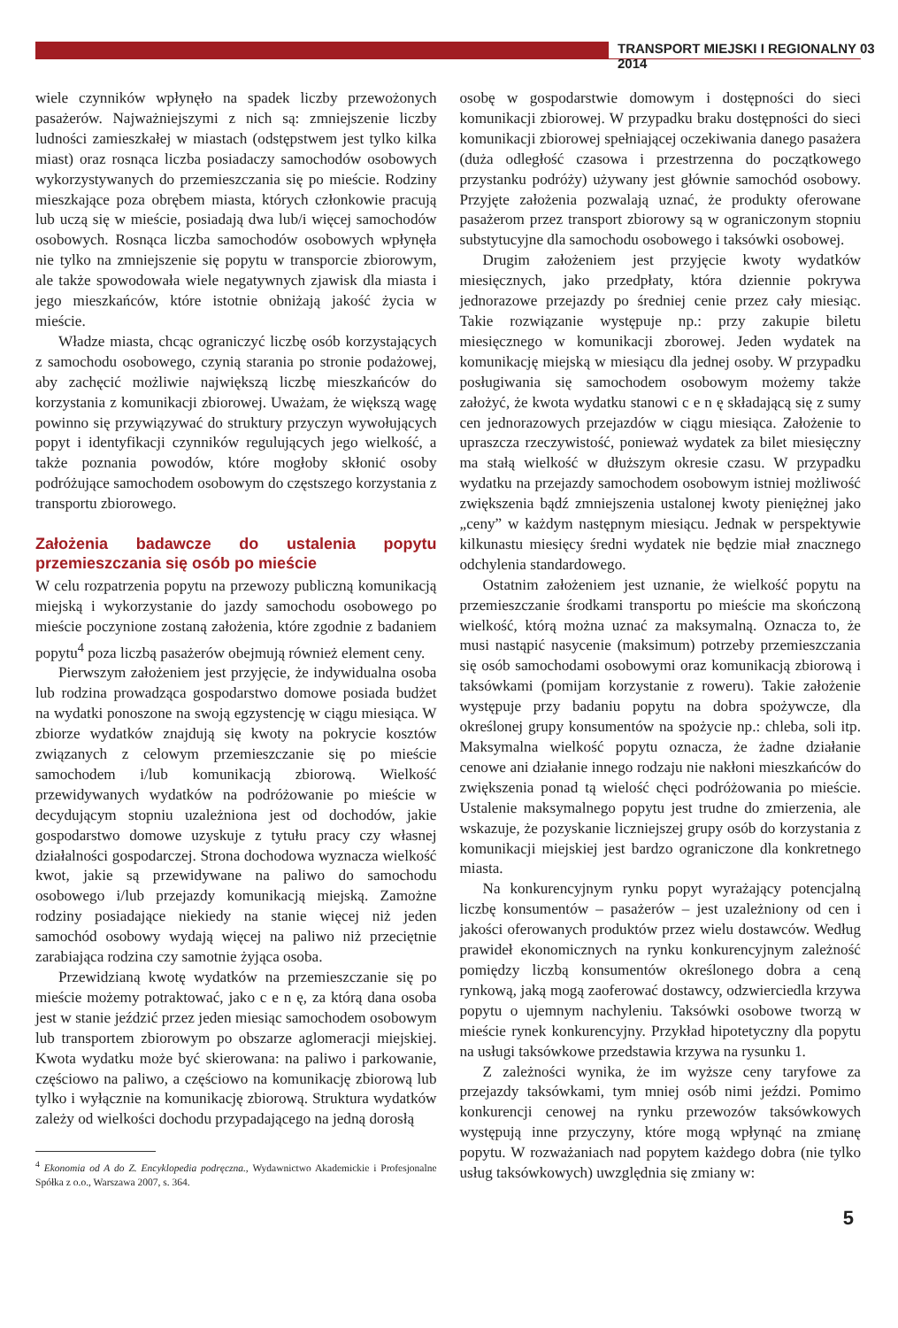TRANSPORT MIEJSKI I REGIONALNY 03 2014
wiele czynników wpłynęło na spadek liczby przewożonych pasażerów. Najważniejszymi z nich są: zmniejszenie liczby ludności zamieszkałej w miastach (odstępstwem jest tylko kilka miast) oraz rosnąca liczba posiadaczy samochodów osobowych wykorzystywanych do przemieszczania się po mieście. Rodziny mieszkające poza obrębem miasta, których członkowie pracują lub uczą się w mieście, posiadają dwa lub/i więcej samochodów osobowych. Rosnąca liczba samochodów osobowych wpłynęła nie tylko na zmniejszenie się popytu w transporcie zbiorowym, ale także spowodowała wiele negatywnych zjawisk dla miasta i jego mieszkańców, które istotnie obniżają jakość życia w mieście.
Władze miasta, chcąc ograniczyć liczbę osób korzystających z samochodu osobowego, czynią starania po stronie podażowej, aby zachęcić możliwie największą liczbę mieszkańców do korzystania z komunikacji zbiorowej. Uważam, że większą wagę powinno się przywiązywać do struktury przyczyn wywołujących popyt i identyfikacji czynników regulujących jego wielkość, a także poznania powodów, które mogłoby skłonić osoby podróżujące samochodem osobowym do częstszego korzystania z transportu zbiorowego.
Założenia badawcze do ustalenia popytu przemieszczania się osób po mieście
W celu rozpatrzenia popytu na przewozy publiczną komunikacją miejską i wykorzystanie do jazdy samochodu osobowego po mieście poczynione zostaną założenia, które zgodnie z badaniem popytu<sup>4</sup> poza liczbą pasażerów obejmują również element ceny.
Pierwszym założeniem jest przyjęcie, że indywidualna osoba lub rodzina prowadząca gospodarstwo domowe posiada budżet na wydatki ponoszone na swoją egzystencję w ciągu miesiąca. W zbiorze wydatków znajdują się kwoty na pokrycie kosztów związanych z celowym przemieszczanie się po mieście samochodem i/lub komunikacją zbiorową. Wielkość przewidywanych wydatków na podróżowanie po mieście w decydującym stopniu uzależniona jest od dochodów, jakie gospodarstwo domowe uzyskuje z tytułu pracy czy własnej działalności gospodarczej. Strona dochodowa wyznacza wielkość kwot, jakie są przewidywane na paliwo do samochodu osobowego i/lub przejazdy komunikacją miejską. Zamożne rodziny posiadające niekiedy na stanie więcej niż jeden samochód osobowy wydają więcej na paliwo niż przeciętnie zarabiająca rodzina czy samotnie żyjąca osoba.
Przewidzianą kwotę wydatków na przemieszczanie się po mieście możemy potraktować, jako c e n ę, za którą dana osoba jest w stanie jeździć przez jeden miesiąc samochodem osobowym lub transportem zbiorowym po obszarze aglomeracji miejskiej. Kwota wydatku może być skierowana: na paliwo i parkowanie, częściowo na paliwo, a częściowo na komunikację zbiorową lub tylko i wyłącznie na komunikację zbiorową. Struktura wydatków zależy od wielkości dochodu przypadającego na jedną dorosłą
<sup>4</sup> Ekonomia od A do Z. Encyklopedia podręczna., Wydawnictwo Akademickie i Profesjonalne Spółka z o.o., Warszawa 2007, s. 364.
osobę w gospodarstwie domowym i dostępności do sieci komunikacji zbiorowej. W przypadku braku dostępności do sieci komunikacji zbiorowej spełniającej oczekiwania danego pasażera (duża odległość czasowa i przestrzenna do początkowego przystanku podróży) używany jest głównie samochód osobowy. Przyjęte założenia pozwalają uznać, że produkty oferowane pasażerom przez transport zbiorowy są w ograniczonym stopniu substytucyjne dla samochodu osobowego i taksówki osobowej.
Drugim założeniem jest przyjęcie kwoty wydatków miesięcznych, jako przedpłaty, która dziennie pokrywa jednorazowe przejazdy po średniej cenie przez cały miesiąc. Takie rozwiązanie występuje np.: przy zakupie biletu miesięcznego w komunikacji zborowej. Jeden wydatek na komunikację miejską w miesiącu dla jednej osoby. W przypadku posługiwania się samochodem osobowym możemy także założyć, że kwota wydatku stanowi c e n ę składającą się z sumy cen jednorazowych przejazdów w ciągu miesiąca. Założenie to upraszcza rzeczywistość, ponieważ wydatek za bilet miesięczny ma stałą wielkość w dłuższym okresie czasu. W przypadku wydatku na przejazdy samochodem osobowym istniej możliwość zwiększenia bądź zmniejszenia ustalonej kwoty pieniężnej jako „ceny” w każdym następnym miesiącu. Jednak w perspektywie kilkunastu miesięcy średni wydatek nie będzie miał znacznego odchylenia standardowego.
Ostatnim założeniem jest uznanie, że wielkość popytu na przemieszczanie środkami transportu po mieście ma skończoną wielkość, którą można uznać za maksymalną. Oznacza to, że musi nastąpić nasycenie (maksimum) potrzeby przemieszczania się osób samochodami osobowymi oraz komunikacją zbiorową i taksówkami (pomijam korzystanie z roweru). Takie założenie występuje przy badaniu popytu na dobra spożywcze, dla określonej grupy konsumentów na spożycie np.: chleba, soli itp. Maksymalna wielkość popytu oznacza, że żadne działanie cenowe ani działanie innego rodzaju nie nakłoni mieszkańców do zwiększenia ponad tą wielość chęci podróżowania po mieście. Ustalenie maksymalnego popytu jest trudne do zmierzenia, ale wskazuje, że pozyskanie liczniejszej grupy osób do korzystania z komunikacji miejskiej jest bardzo ograniczone dla konkretnego miasta.
Na konkurencyjnym rynku popyt wyrażający potencjalną liczbę konsumentów – pasażerów – jest uzależniony od cen i jakości oferowanych produktów przez wielu dostawców. Według prawideł ekonomicznych na rynku konkurencyjnym zależność pomiędzy liczbą konsumentów określonego dobra a ceną rynkową, jaką mogą zaoferować dostawcy, odzwierciedla krzywa popytu o ujemnym nachyleniu. Taksówki osobowe tworzą w mieście rynek konkurencyjny. Przykład hipotetyczny dla popytu na usługi taksówkowe przedstawia krzywa na rysunku 1.
Z zależności wynika, że im wyższe ceny taryfowe za przejazdy taksówkami, tym mniej osób nimi jeździ. Pomimo konkurencji cenowej na rynku przewozów taksówkowych występują inne przyczyny, które mogą wpłynąć na zmianę popytu. W rozważaniach nad popytem każdego dobra (nie tylko usług taksówkowych) uwzględnia się zmiany w:
5